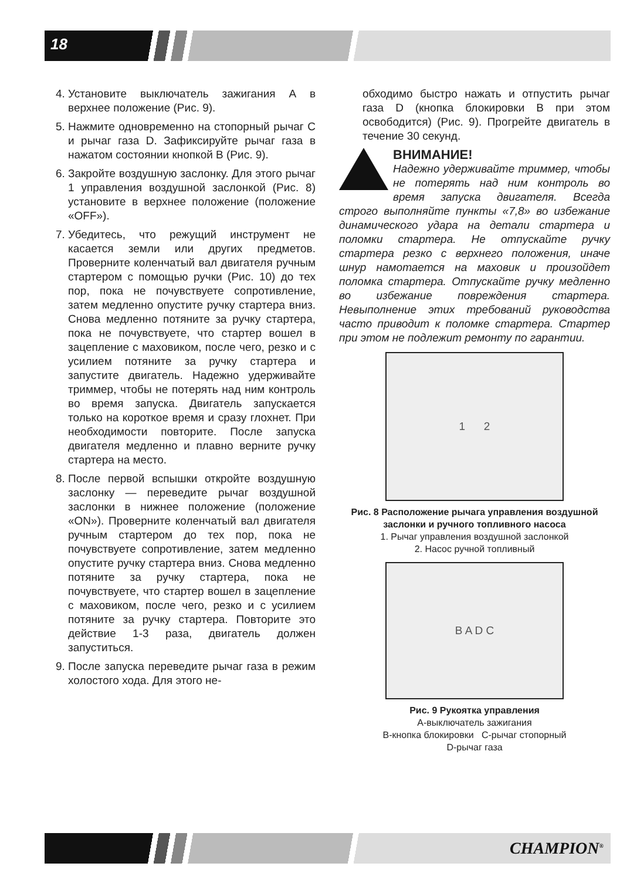18
4. Установите выключатель зажигания А в верхнее положение (Рис. 9).
5. Нажмите одновременно на стопорный рычаг С и рычаг газа D. Зафиксируйте рычаг газа в нажатом состоянии кнопкой В (Рис. 9).
6. Закройте воздушную заслонку. Для этого рычаг 1 управления воздушной заслонкой (Рис. 8) установите в верхнее положение (положение «OFF»).
7. Убедитесь, что режущий инструмент не касается земли или других предметов. Проверните коленчатый вал двигателя ручным стартером с помощью ручки (Рис. 10) до тех пор, пока не почувствуете сопротивление, затем медленно опустите ручку стартера вниз. Снова медленно потяните за ручку стартера, пока не почувствуете, что стартер вошел в зацепление с маховиком, после чего, резко и с усилием потяните за ручку стартера и запустите двигатель. Надежно удерживайте триммер, чтобы не потерять над ним контроль во время запуска. Двигатель запускается только на короткое время и сразу глохнет. При необходимости повторите. После запуска двигателя медленно и плавно верните ручку стартера на место.
8. После первой вспышки откройте воздушную заслонку — переведите рычаг воздушной заслонки в нижнее положение (положение «ON»). Проверните коленчатый вал двигателя ручным стартером до тех пор, пока не почувствуете сопротивление, затем медленно опустите ручку стартера вниз. Снова медленно потяните за ручку стартера, пока не почувствуете, что стартер вошел в зацепление с маховиком, после чего, резко и с усилием потяните за ручку стартера. Повторите это действие 1-3 раза, двигатель должен запуститься.
9. После запуска переведите рычаг газа в режим холостого хода. Для этого не-
обходимо быстро нажать и отпустить рычаг газа D (кнопка блокировки В при этом освободится) (Рис. 9). Прогрейте двигатель в течение 30 секунд.
ВНИМАНИЕ!
Надежно удерживайте триммер, чтобы не потерять над ним контроль во время запуска двигателя. Всегда строго выполняйте пункты «7,8» во избежание динамического удара на детали стартера и поломки стартера. Не отпускайте ручку стартера резко с верхнего положения, иначе шнур намотается на маховик и произойдет поломка стартера. Отпускайте ручку медленно во избежание повреждения стартера. Невыполнение этих требований руководства часто приводит к поломке стартера. Стартер при этом не подлежит ремонту по гарантии.
1 2
Рис. 8 Расположение рычага управления воздушной заслонки и ручного топливного насоса
1. Рычаг управления воздушной заслонкой
2. Насос ручной топливный
B A D C
Рис. 9 Рукоятка управления
А-выключатель зажигания
В-кнопка блокировки С-рычаг стопорный
D-рычаг газа
CHAMPION<sup>®</sup>